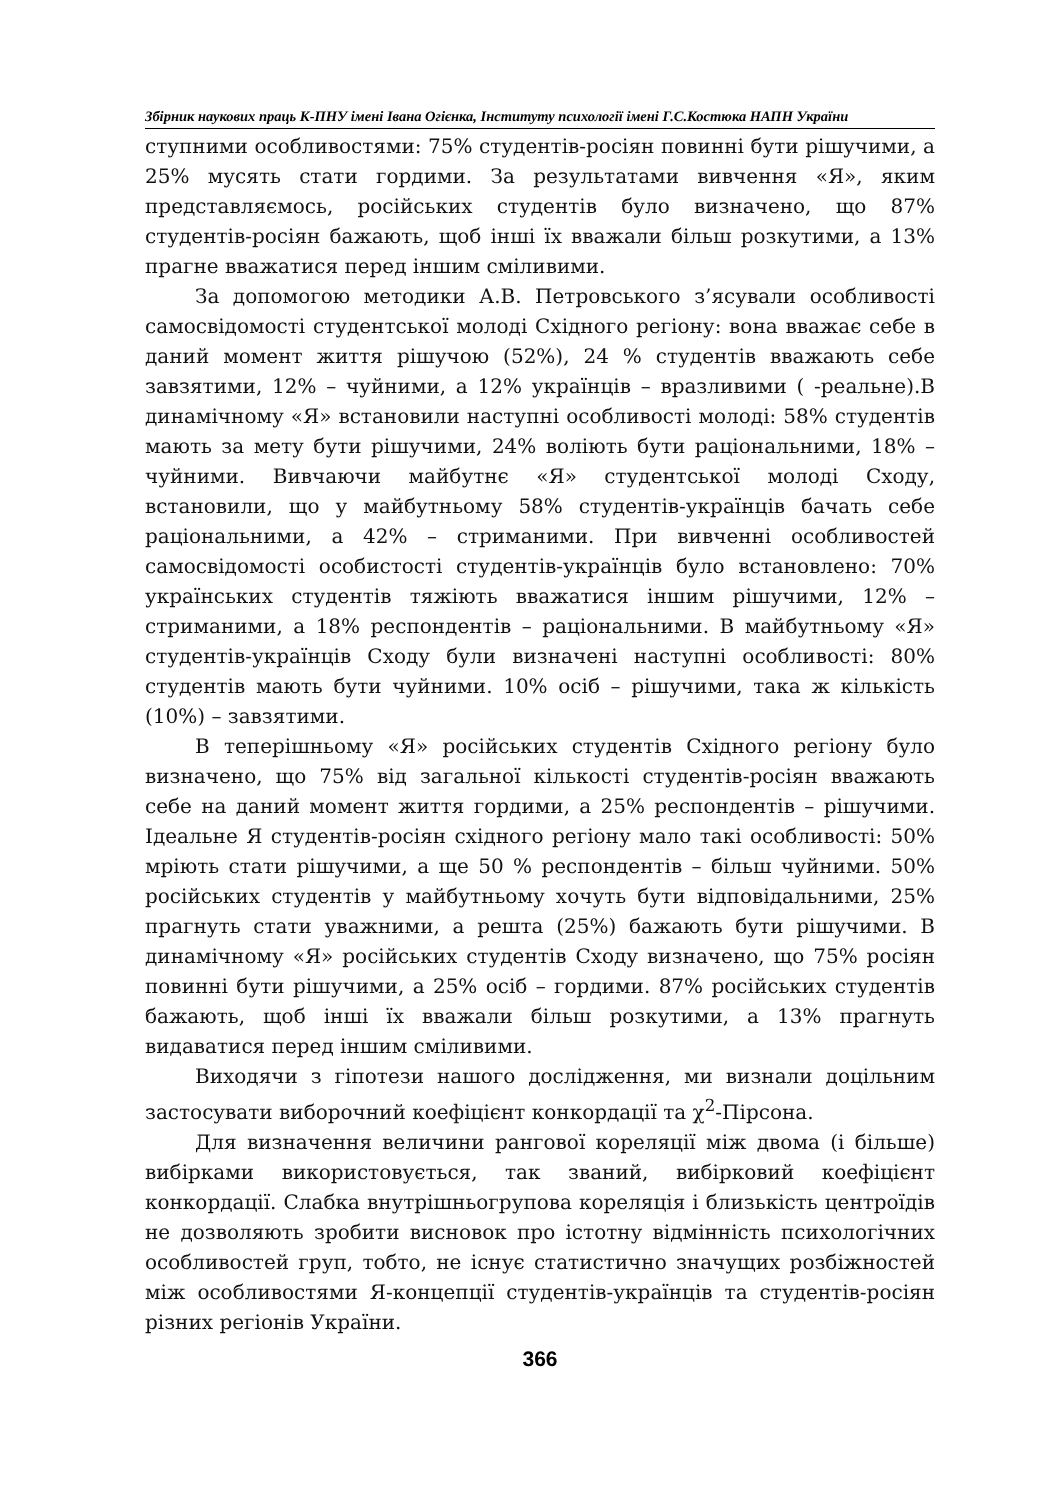Збірник наукових праць К-ПНУ імені Івана Огієнка, Інституту психології імені Г.С.Костюка НАПН України
ступними особливостями: 75% студентів-росіян повинні бути рішучими, а 25% мусять стати гордими. За результатами вивчення «Я», яким представляємось, російських студентів було визначено, що 87% студентів-росіян бажають, щоб інші їх вважали більш розкутими, а 13% прагне вважатися перед іншим сміливими.
За допомогою методики А.В. Петровського з’ясували особливості самосвідомості студентської молоді Східного регіону: вона вважає себе в даний момент життя рішучою (52%), 24 % студентів вважають себе завзятими, 12% – чуйними, а 12% українців – вразливими ( -реальне).В динамічному «Я» встановили наступні особливості молоді: 58% студентів мають за мету бути рішучими, 24% воліють бути раціональними, 18% – чуйними. Вивчаючи майбутнє «Я» студентської молоді Сходу, встановили, що у майбутньому 58% студентів-українців бачать себе раціональними, а 42% – стриманими. При вивченні особливостей самосвідомості особистості студентів-українців було встановлено: 70% українських студентів тяжіють вважатися іншим рішучими, 12% – стриманими, а 18% респондентів – раціональними. В майбутньому «Я» студентів-українців Сходу були визначені наступні особливості: 80% студентів мають бути чуйними. 10% осіб – рішучими, така ж кількість (10%) – завзятими.
В теперішньому «Я» російських студентів Східного регіону було визначено, що 75% від загальної кількості студентів-росіян вважають себе на даний момент життя гордими, а 25% респондентів – рішучими. Ідеальне Я студентів-росіян східного регіону мало такі особливості: 50% мріють стати рішучими, а ще 50 % респондентів – більш чуйними. 50% російських студентів у майбутньому хочуть бути відповідальними, 25% прагнуть стати уважними, а решта (25%) бажають бути рішучими. В динамічному «Я» російських студентів Сходу визначено, що 75% росіян повинні бути рішучими, а 25% осіб – гордими. 87% російських студентів бажають, щоб інші їх вважали більш розкутими, а 13% прагнуть видаватися перед іншим сміливими.
Виходячи з гіпотези нашого дослідження, ми визнали доцільним застосувати виборочний коефіцієнт конкордації та χ<sup>2</sup>-Пірсона.
Для визначення величини рангової кореляції між двома (і більше) вибірками використовується, так званий, вибірковий коефіцієнт конкордації. Слабка внутрішньогрупова кореляція і близькість центроїдів не дозволяють зробити висновок про істотну відмінність психологічних особливостей груп, тобто, не існує статистично значущих розбіжностей між особливостями Я-концепції студентів-українців та студентів-росіян різних регіонів України.
366